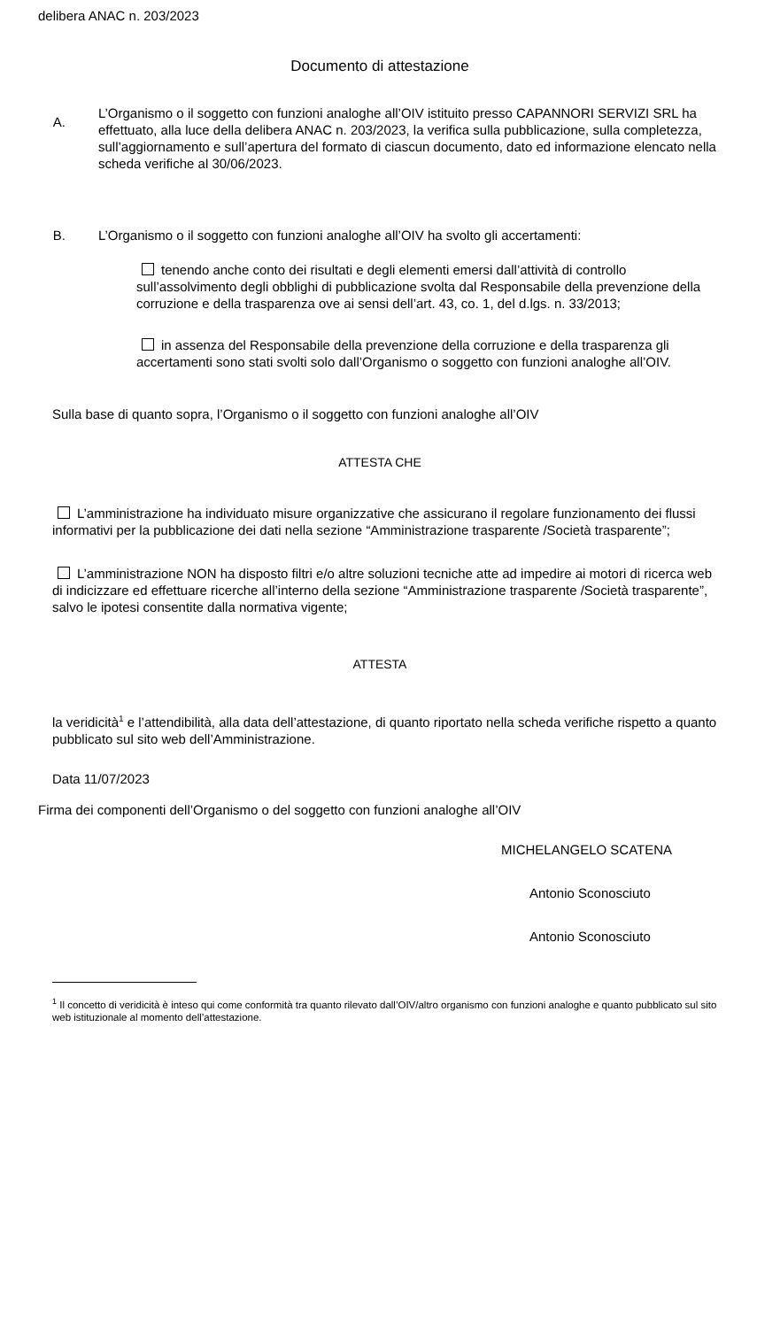delibera ANAC n. 203/2023
Documento di attestazione
A.
L’Organismo o il soggetto con funzioni analoghe all’OIV istituito presso CAPANNORI SERVIZI SRL ha effettuato, alla luce della delibera ANAC n. 203/2023, la verifica sulla pubblicazione, sulla completezza, sull’aggiornamento e sull’apertura del formato di ciascun documento, dato ed informazione elencato nella scheda verifiche al 30/06/2023.
B. L’Organismo o il soggetto con funzioni analoghe all’OIV ha svolto gli accertamenti:
tenendo anche conto dei risultati e degli elementi emersi dall’attività di controllo sull’assolvimento degli obblighi di pubblicazione svolta dal Responsabile della prevenzione della corruzione e della trasparenza ove ai sensi dell’art. 43, co. 1, del d.lgs. n. 33/2013;
in assenza del Responsabile della prevenzione della corruzione e della trasparenza gli accertamenti sono stati svolti solo dall’Organismo o soggetto con funzioni analoghe all’OIV.
Sulla base di quanto sopra, l’Organismo o il soggetto con funzioni analoghe all’OIV
ATTESTA CHE
L’amministrazione ha individuato misure organizzative che assicurano il regolare funzionamento dei flussi informativi per la pubblicazione dei dati nella sezione “Amministrazione trasparente /Società trasparente”;
L’amministrazione NON ha disposto filtri e/o altre soluzioni tecniche atte ad impedire ai motori di ricerca web di indicizzare ed effettuare ricerche all’interno della sezione “Amministrazione trasparente /Società trasparente”, salvo le ipotesi consentite dalla normativa vigente;
ATTESTA
la veridicità<sup>1</sup> e l’attendibilità, alla data dell’attestazione, di quanto riportato nella scheda verifiche rispetto a quanto pubblicato sul sito web dell’Amministrazione.
Data 11/07/2023
Firma dei componenti dell’Organismo o del soggetto con funzioni analoghe all’OIV
MICHELANGELO SCATENA
Antonio Sconosciuto
Antonio Sconosciuto
<sup>1</sup> Il concetto di veridicità è inteso qui come conformità tra quanto rilevato dall’OIV/altro organismo con funzioni analoghe e quanto pubblicato sul sito web istituzionale al momento dell’attestazione.